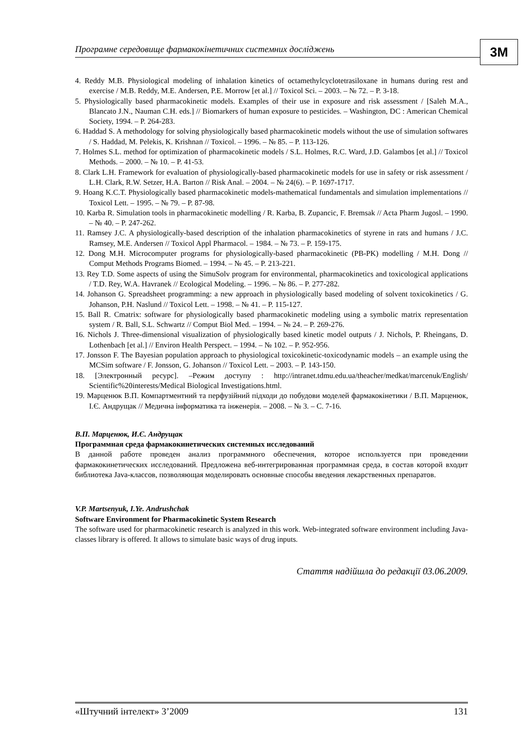Програмне середовище фармакокінетичних системних досліджень
3M
4. Reddy M.B. Physiological modeling of inhalation kinetics of octamethylcyclotetrasiloxane in humans during rest and exercise / M.B. Reddy, M.E. Andersen, P.E. Morrow [et al.] // Toxicol Sci. – 2003. – № 72. – P. 3-18.
5. Physiologically based pharmacokinetic models. Examples of their use in exposure and risk assessment / [Saleh M.A., Blancato J.N., Nauman C.H. eds.] // Biomarkers of human exposure to pesticides. – Washington, DC : American Chemical Society, 1994. – P. 264-283.
6. Haddad S. A methodology for solving physiologically based pharmacokinetic models without the use of simulation softwares / S. Haddad, M. Pelekis, K. Krishnan // Toxicol. – 1996. – № 85. – P. 113-126.
7. Holmes S.L. method for optimization of pharmacokinetic models / S.L. Holmes, R.C. Ward, J.D. Galambos [et al.] // Toxicol Methods. – 2000. – № 10. – P. 41-53.
8. Clark L.H. Framework for evaluation of physiologically-based pharmacokinetic models for use in safety or risk assessment / L.H. Clark, R.W. Setzer, H.A. Barton // Risk Anal. – 2004. – № 24(6). – P. 1697-1717.
9. Hoang K.C.T. Physiologically based pharmacokinetic models-mathematical fundamentals and simulation implementations // Toxicol Lett. – 1995. – № 79. – P. 87-98.
10. Karba R. Simulation tools in pharmacokinetic modelling / R. Karba, B. Zupancic, F. Bremsak // Acta Pharm Jugosl. – 1990. – № 40. – P. 247-262.
11. Ramsey J.C. A physiologically-based description of the inhalation pharmacokinetics of styrene in rats and humans / J.C. Ramsey, M.E. Andersen // Toxicol Appl Pharmacol. – 1984. – № 73. – P. 159-175.
12. Dong M.H. Microcomputer programs for physiologically-based pharmacokinetic (PB-PK) modelling / M.H. Dong // Comput Methods Programs Biomed. – 1994. – № 45. – P. 213-221.
13. Rey T.D. Some aspects of using the SimuSolv program for environmental, pharmacokinetics and toxicological applications / T.D. Rey, W.A. Havranek // Ecological Modeling. – 1996. – № 86. – P. 277-282.
14. Johanson G. Spreadsheet programming: a new approach in physiologically based modeling of solvent toxicokinetics / G. Johanson, P.H. Naslund // Toxicol Lett. – 1998. – № 41. – P. 115-127.
15. Ball R. Cmatrix: software for physiologically based pharmacokinetic modeling using a symbolic matrix representation system / R. Ball, S.L. Schwartz // Comput Biol Med. – 1994. – № 24. – P. 269-276.
16. Nichols J. Three-dimensional visualization of physiologically based kinetic model outputs / J. Nichols, P. Rheingans, D. Lothenbach [et al.] // Environ Health Perspect. – 1994. – № 102. – P. 952-956.
17. Jonsson F. The Bayesian population approach to physiological toxicokinetic-toxicodynamic models – an example using the MCSim software / F. Jonsson, G. Johanson // Toxicol Lett. – 2003. – P. 143-150.
18. [Электронный ресурс]. –Режим доступу : http://intranet.tdmu.edu.ua/theacher/medkat/marcenuk/English/ Scientific%20interests/Medical Biological Investigations.html.
19. Марценюк В.П. Компартментний та перфузійний підходи до побудови моделей фармакокінетики / В.П. Марценюк, І.Є. Андрущак // Медична інформатика та інженерія. – 2008. – № 3. – С. 7-16.
В.П. Марценюк, И.Є. Андрущак
Программная среда фармакокинетических системных исследований
В данной работе проведен анализ программного обеспечения, которое используется при проведении фармакокинетических исследований. Предложена веб-интегрированная программная среда, в состав которой входит библиотека Java-классов, позволяющая моделировать основные способы введения лекарственных препаратов.
V.P. Martsenyuk, I.Ye. Andrushchak
Software Environment for Pharmacokinetic System Research
The software used for pharmacokinetic research is analyzed in this work. Web-integrated software environment including Java-classes library is offered. It allows to simulate basic ways of drug inputs.
Стаття надійшла до редакції 03.06.2009.
«Штучний інтелект» 3’2009 131